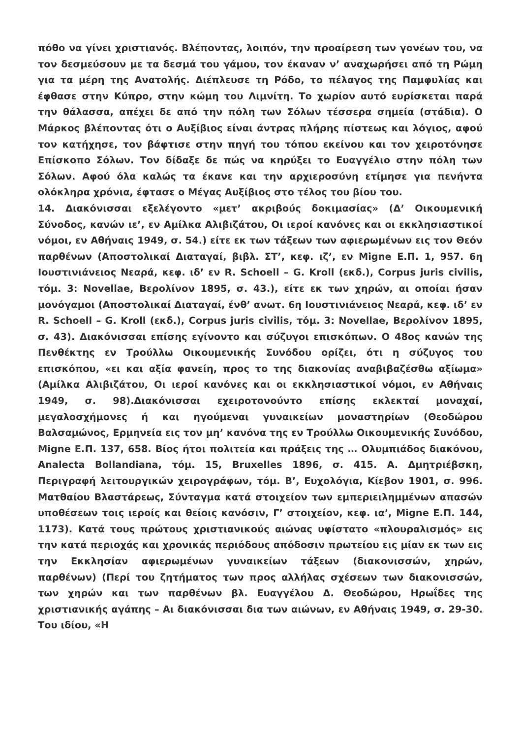πόθο να γίνει χριστιανός. Βλέποντας, λοιπόν, την προαίρεση των γονέων του, να τον δεσμεύσουν με τα δεσμά του γάμου, τον έκαναν ν’ αναχωρήσει από τη Ρώμη για τα μέρη της Ανατολής. Διέπλευσε τη Ρόδο, το πέλαγος της Παμφυλίας και έφθασε στην Κύπρο, στην κώμη του Λιμνίτη. Το χωρίον αυτό ευρίσκεται παρά την θάλασσα, απέχει δε από την πόλη των Σόλων τέσσερα σημεία (στάδια). Ο Μάρκος βλέποντας ότι ο Αυξίβιος είναι άντρας πλήρης πίστεως και λόγιος, αφού τον κατήχησε, τον βάφτισε στην πηγή του τόπου εκείνου και τον χειροτόνησε Επίσκοπο Σόλων. Τον δίδαξε δε πώς να κηρύξει το Ευαγγέλιο στην πόλη των Σόλων. Αφού όλα καλώς τα έκανε και την αρχιεροσύνη ετίμησε για πενήντα ολόκληρα χρόνια, έφτασε ο Μέγας Αυξίβιος στο τέλος του βίου του.
14. Διακόνισσαι εξελέγοντο «μετ’ ακριβούς δοκιμασίας» (Δ’ Οικουμενική Σύνοδος, κανών ιε’, εν Αμίλκα Αλιβιζάτου, Οι ιεροί κανόνες και οι εκκλησιαστικοί νόμοι, εν Αθήναις 1949, σ. 54.) είτε εκ των τάξεων των αφιερωμένων εις τον Θεόν παρθένων (Αποστολικαί Διαταγαί, βιβλ. ΣΤ’, κεφ. ιζ’, εν Migne E.Π. 1, 957. 6η Ιουστινιάνειος Νεαρά, κεφ. ιδ’ εν R. Schoell – G. Kroll (εκδ.), Corpus juris civilis, τόμ. 3: Novellae, Βερολίνον 1895, σ. 43.), είτε εκ των χηρών, αι οποίαι ήσαν μονόγαμοι (Αποστολικαί Διαταγαί, ένθ’ ανωτ. 6η Ιουστινιάνειος Νεαρά, κεφ. ιδ’ εν R. Schoell – G. Kroll (εκδ.), Corpus juris civilis, τόμ. 3: Novellae, Βερολίνον 1895, σ. 43). Διακόνισσαι επίσης εγίνοντο και σύζυγοι επισκόπων. Ο 48ος κανών της Πενθέκτης εν Τρούλλω Οικουμενικής Συνόδου ορίζει, ότι η σύζυγος του επισκόπου, «ει και αξία φανείη, προς το της διακονίας αναβιβαζέσθω αξίωμα» (Αμίλκα Αλιβιζάτου, Οι ιεροί κανόνες και οι εκκλησιαστικοί νόμοι, εν Αθήναις 1949, σ. 98).Διακόνισσαι εχειροτονούντο επίσης εκλεκταί μοναχαί, μεγαλοσχήμονες ή και ηγούμεναι γυναικείων μοναστηρίων (Θεοδώρου Βαλσαμώνος, Ερμηνεία εις τον μη’ κανόνα της εν Τρούλλω Οικουμενικής Συνόδου, Migne E.Π. 137, 658. Βίος ήτοι πολιτεία και πράξεις της … Ολυμπιάδος διακόνου, Analecta Bollandiana, τόμ. 15, Bruxelles 1896, σ. 415. Α. Δμητριέβσκη, Περιγραφή λειτουργικών χειρογράφων, τόμ. Β’, Ευχολόγια, Κίεβον 1901, σ. 996. Ματθαίου Βλαστάρεως, Σύνταγμα κατά στοιχείον των εμπεριειλημμένων απασών υποθέσεων τοις ιεροίς και θείοις κανόσιν, Γ’ στοιχείον, κεφ. ια’, Migne E.Π. 144, 1173). Κατά τους πρώτους χριστιανικούς αιώνας υφίστατο «πλουραλισμός» εις την κατά περιοχάς και χρονικάς περιόδους απόδοσιν πρωτείου εις μίαν εκ των εις την Εκκλησίαν αφιερωμένων γυναικείων τάξεων (διακονισσών, χηρών, παρθένων) (Περί του ζητήματος των προς αλλήλας σχέσεων των διακονισσών, των χηρών και των παρθένων βλ. Ευαγγέλου Δ. Θεοδώρου, Ηρωΐδες της χριστιανικής αγάπης – Αι διακόνισσαι δια των αιώνων, εν Αθήναις 1949, σ. 29-30. Του ιδίου, «Η